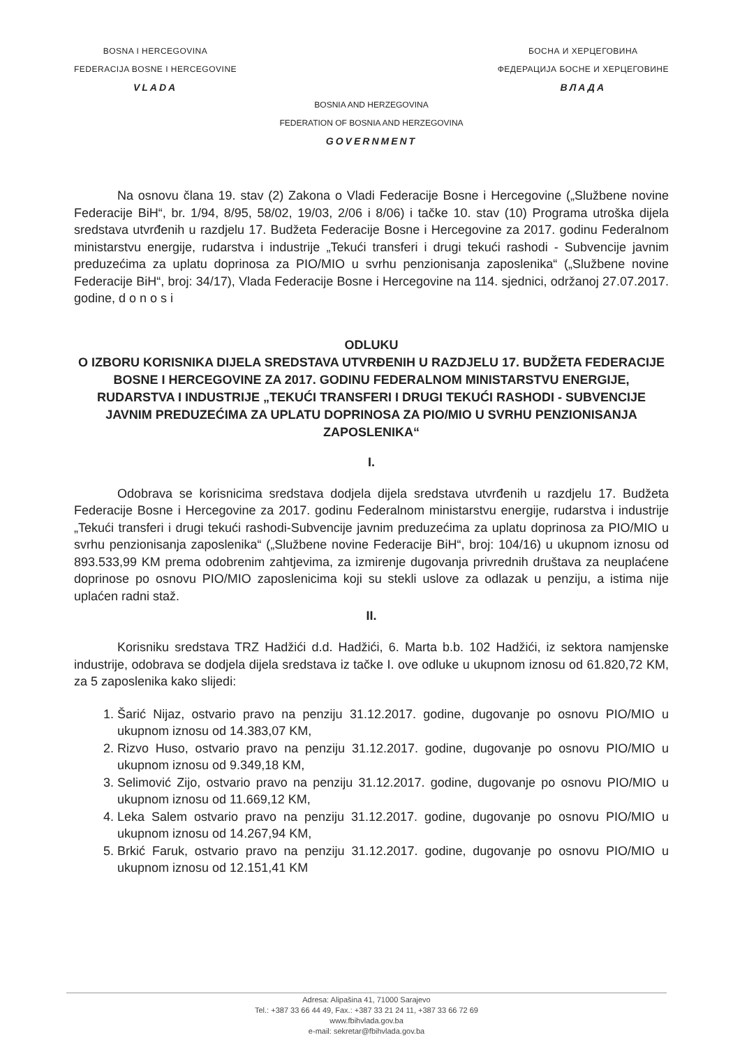BOSNA I HERCEGOVINA
FEDERACIJA BOSNE I HERCEGOVINE
VLADA
БОСНА И ХЕРЦЕГОВИНА
ФЕДЕРАЦИЈА БОСНЕ И ХЕРЦЕГОВИНЕ
ВЛАДА
BOSNIA AND HERZEGOVINA
FEDERATION OF BOSNIA AND HERZEGOVINA
GOVERNMENT
Na osnovu člana 19. stav (2) Zakona o Vladi Federacije Bosne i Hercegovine („Službene novine Federacije BiH“, br. 1/94, 8/95, 58/02, 19/03, 2/06 i 8/06) i tačke 10. stav (10) Programa utroška dijela sredstava utvrđenih u razdjelu 17. Budžeta Federacije Bosne i Hercegovine za 2017. godinu Federalnom ministarstvu energije, rudarstva i industrije „Tekući transferi i drugi tekući rashodi - Subvencije javnim preduzećima za uplatu doprinosa za PIO/MIO u svrhu penzionisanja zaposlenika“ („Službene novine Federacije BiH“, broj: 34/17), Vlada Federacije Bosne i Hercegovine na 114. sjednici, održanoj 27.07.2017. godine, d o n o s i
ODLUKU
O IZBORU KORISNIKA DIJELA SREDSTAVA UTVRĐENIH U RAZDJELU 17. BUDŽETA FEDERACIJE BOSNE I HERCEGOVINE ZA 2017. GODINU FEDERALNOM MINISTARSTVU ENERGIJE, RUDARSTVA I INDUSTRIJE „TEKUĆI TRANSFERI I DRUGI TEKUĆI RASHODI - SUBVENCIJE JAVNIM PREDUZEĆIMA ZA UPLATU DOPRINOSA ZA PIO/MIO U SVRHU PENZIONISANJA ZAPOSLENIKA“
I.
Odobrava se korisnicima sredstava dodjela dijela sredstava utvrđenih u razdjelu 17. Budžeta Federacije Bosne i Hercegovine za 2017. godinu Federalnom ministarstvu energije, rudarstva i industrije „Tekući transferi i drugi tekući rashodi-Subvencije javnim preduzećima za uplatu doprinosa za PIO/MIO u svrhu penzionisanja zaposlenika“ („Službene novine Federacije BiH“, broj: 104/16) u ukupnom iznosu od 893.533,99 KM prema odobrenim zahtjevima, za izmirenje dugovanja privrednih društava za neuplaćene doprinose po osnovu PIO/MIO zaposlenicima koji su stekli uslove za odlazak u penziju, a istima nije uplaćen radni staž.
II.
Korisniku sredstava TRZ Hadžići d.d. Hadžići, 6. Marta b.b. 102 Hadžići, iz sektora namjenske industrije, odobrava se dodjela dijela sredstava iz tačke I. ove odluke u ukupnom iznosu od 61.820,72 KM, za 5 zaposlenika kako slijedi:
1. Šarić Nijaz, ostvario pravo na penziju 31.12.2017. godine, dugovanje po osnovu PIO/MIO u ukupnom iznosu od 14.383,07 KM,
2. Rizvo Huso, ostvario pravo na penziju 31.12.2017. godine, dugovanje po osnovu PIO/MIO u ukupnom iznosu od 9.349,18 KM,
3. Selimović Zijo, ostvario pravo na penziju 31.12.2017. godine, dugovanje po osnovu PIO/MIO u ukupnom iznosu od 11.669,12 KM,
4. Leka Salem ostvario pravo na penziju 31.12.2017. godine, dugovanje po osnovu PIO/MIO u ukupnom iznosu od 14.267,94 KM,
5. Brkić Faruk, ostvario pravo na penziju 31.12.2017. godine, dugovanje po osnovu PIO/MIO u ukupnom iznosu od 12.151,41 KM
Adresa: Alipašina 41, 71000 Sarajevo
Tel.: +387 33 66 44 49, Fax.: +387 33 21 24 11, +387 33 66 72 69
www.fbihvlada.gov.ba
e-mail: sekretar@fbihvlada.gov.ba